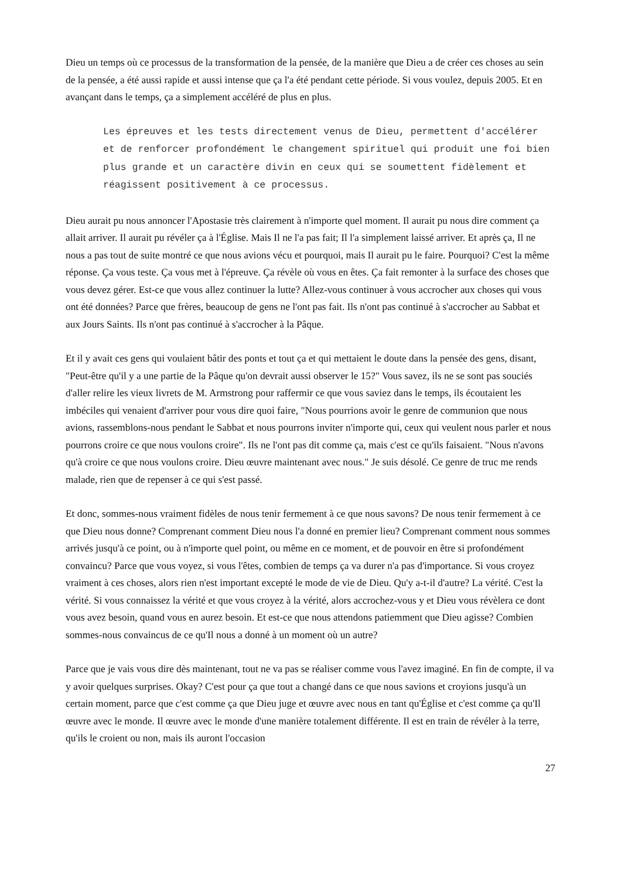Dieu un temps où ce processus de la transformation de la pensée, de la manière que Dieu a de créer ces choses au sein de la pensée, a été aussi rapide et aussi intense que ça l'a été pendant cette période. Si vous voulez, depuis 2005. Et en avançant dans le temps, ça a simplement accéléré de plus en plus.
Les épreuves et les tests directement venus de Dieu, permettent d'accélérer et de renforcer profondément le changement spirituel qui produit une foi bien plus grande et un caractère divin en ceux qui se soumettent fidèlement et réagissent positivement à ce processus.
Dieu aurait pu nous annoncer l'Apostasie très clairement à n'importe quel moment. Il aurait pu nous dire comment ça allait arriver. Il aurait pu révéler ça à l'Église. Mais Il ne l'a pas fait; Il l'a simplement laissé arriver. Et après ça, Il ne nous a pas tout de suite montré ce que nous avions vécu et pourquoi, mais Il aurait pu le faire. Pourquoi? C'est la même réponse. Ça vous teste. Ça vous met à l'épreuve. Ça révèle où vous en êtes. Ça fait remonter à la surface des choses que vous devez gérer. Est-ce que vous allez continuer la lutte? Allez-vous continuer à vous accrocher aux choses qui vous ont été données? Parce que frères, beaucoup de gens ne l'ont pas fait. Ils n'ont pas continué à s'accrocher au Sabbat et aux Jours Saints. Ils n'ont pas continué à s'accrocher à la Pâque.
Et il y avait ces gens qui voulaient bâtir des ponts et tout ça et qui mettaient le doute dans la pensée des gens, disant, "Peut-être qu'il y a une partie de la Pâque qu'on devrait aussi observer le 15?" Vous savez, ils ne se sont pas souciés d'aller relire les vieux livrets de M. Armstrong pour raffermir ce que vous saviez dans le temps, ils écoutaient les imbéciles qui venaient d'arriver pour vous dire quoi faire, "Nous pourrions avoir le genre de communion que nous avions, rassemblons-nous pendant le Sabbat et nous pourrons inviter n'importe qui, ceux qui veulent nous parler et nous pourrons croire ce que nous voulons croire". Ils ne l'ont pas dit comme ça, mais c'est ce qu'ils faisaient. "Nous n'avons qu'à croire ce que nous voulons croire. Dieu œuvre maintenant avec nous." Je suis désolé. Ce genre de truc me rends malade, rien que de repenser à ce qui s'est passé.
Et donc, sommes-nous vraiment fidèles de nous tenir fermement à ce que nous savons? De nous tenir fermement à ce que Dieu nous donne? Comprenant comment Dieu nous l'a donné en premier lieu? Comprenant comment nous sommes arrivés jusqu'à ce point, ou à n'importe quel point, ou même en ce moment, et de pouvoir en être si profondément convaincu? Parce que vous voyez, si vous l'êtes, combien de temps ça va durer n'a pas d'importance. Si vous croyez vraiment à ces choses, alors rien n'est important excepté le mode de vie de Dieu. Qu'y a-t-il d'autre? La vérité. C'est la vérité. Si vous connaissez la vérité et que vous croyez à la vérité, alors accrochez-vous y et Dieu vous révèlera ce dont vous avez besoin, quand vous en aurez besoin. Et est-ce que nous attendons patiemment que Dieu agisse? Combien sommes-nous convaincus de ce qu'Il nous a donné à un moment où un autre?
Parce que je vais vous dire dès maintenant, tout ne va pas se réaliser comme vous l'avez imaginé. En fin de compte, il va y avoir quelques surprises. Okay? C'est pour ça que tout a changé dans ce que nous savions et croyions jusqu'à un certain moment, parce que c'est comme ça que Dieu juge et œuvre avec nous en tant qu'Église et c'est comme ça qu'Il œuvre avec le monde. Il œuvre avec le monde d'une manière totalement différente. Il est en train de révéler à la terre, qu'ils le croient ou non, mais ils auront l'occasion
27